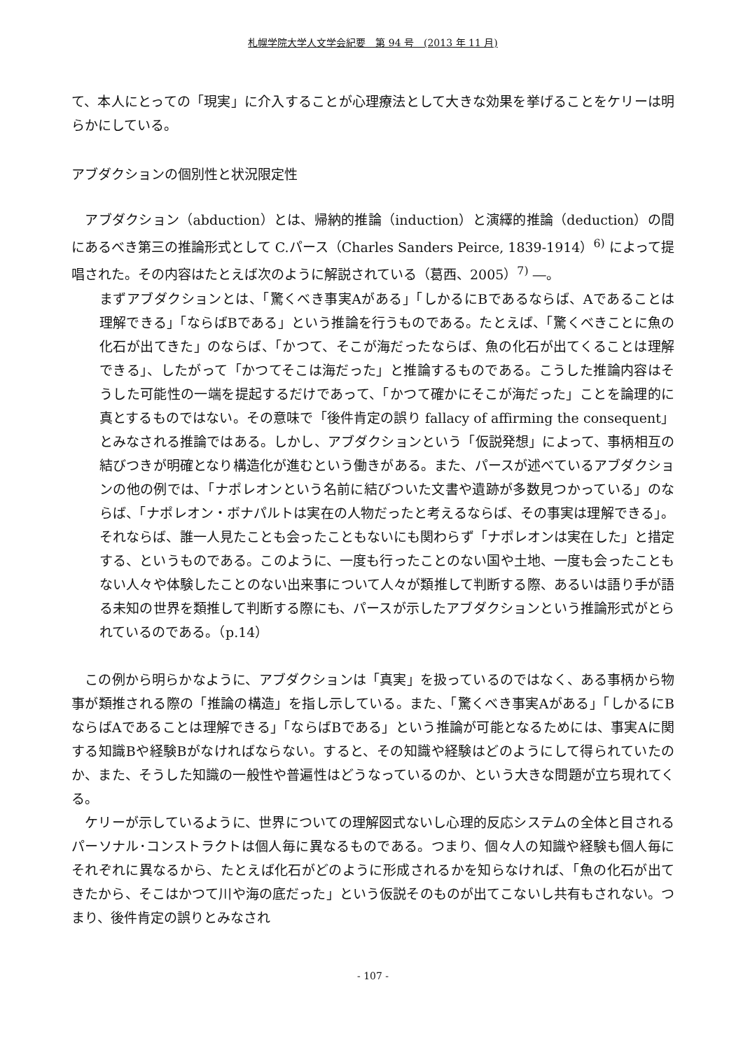札幌学院大学人文学会紀要　第 94 号　(2013 年 11 月)
て、本人にとっての「現実」に介入することが心理療法として大きな効果を挙げることをケリーは明らかにしている。
アブダクションの個別性と状況限定性
　アブダクション（abduction）とは、帰納的推論（induction）と演繹的推論（deduction）の間にあるべき第三の推論形式として C.パース（Charles Sanders Peirce, 1839-1914）<sup>6)</sup> によって提唱された。その内容はたとえば次のように解説されている（葛西、2005）<sup>7)</sup> ―。
まずアブダクションとは、「驚くべき事実Aがある」「しかるにBであるならば、Aであることは理解できる」「ならばBである」という推論を行うものである。たとえば、「驚くべきことに魚の化石が出てきた」のならば、「かつて、そこが海だったならば、魚の化石が出てくることは理解できる」、したがって「かつてそこは海だった」と推論するものである。こうした推論内容はそうした可能性の一端を提起するだけであって、「かつて確かにそこが海だった」ことを論理的に真とするものではない。その意味で「後件肯定の誤り fallacy of affirming the consequent」とみなされる推論ではある。しかし、アブダクションという「仮説発想」によって、事柄相互の結びつきが明確となり構造化が進むという働きがある。また、パースが述べているアブダクションの他の例では、「ナポレオンという名前に結びついた文書や遺跡が多数見つかっている」のならば、「ナポレオン・ボナパルトは実在の人物だったと考えるならば、その事実は理解できる」。それならば、誰一人見たことも会ったこともないにも関わらず「ナポレオンは実在した」と措定する、というものである。このように、一度も行ったことのない国や土地、一度も会ったこともない人々や体験したことのない出来事について人々が類推して判断する際、あるいは語り手が語る未知の世界を類推して判断する際にも、パースが示したアブダクションという推論形式がとられているのである。（p.14）
　この例から明らかなように、アブダクションは「真実」を扱っているのではなく、ある事柄から物事が類推される際の「推論の構造」を指し示している。また、「驚くべき事実Aがある」「しかるにBならばAであることは理解できる」「ならばBである」という推論が可能となるためには、事実Aに関する知識Bや経験Bがなければならない。すると、その知識や経験はどのようにして得られていたのか、また、そうした知識の一般性や普遍性はどうなっているのか、という大きな問題が立ち現れてくる。
　ケリーが示しているように、世界についての理解図式ないし心理的反応システムの全体と目されるパーソナル･コンストラクトは個人毎に異なるものである。つまり、個々人の知識や経験も個人毎にそれぞれに異なるから、たとえば化石がどのように形成されるかを知らなければ、「魚の化石が出てきたから、そこはかつて川や海の底だった」という仮説そのものが出てこないし共有もされない。つまり、後件肯定の誤りとみなされ
- 107 -